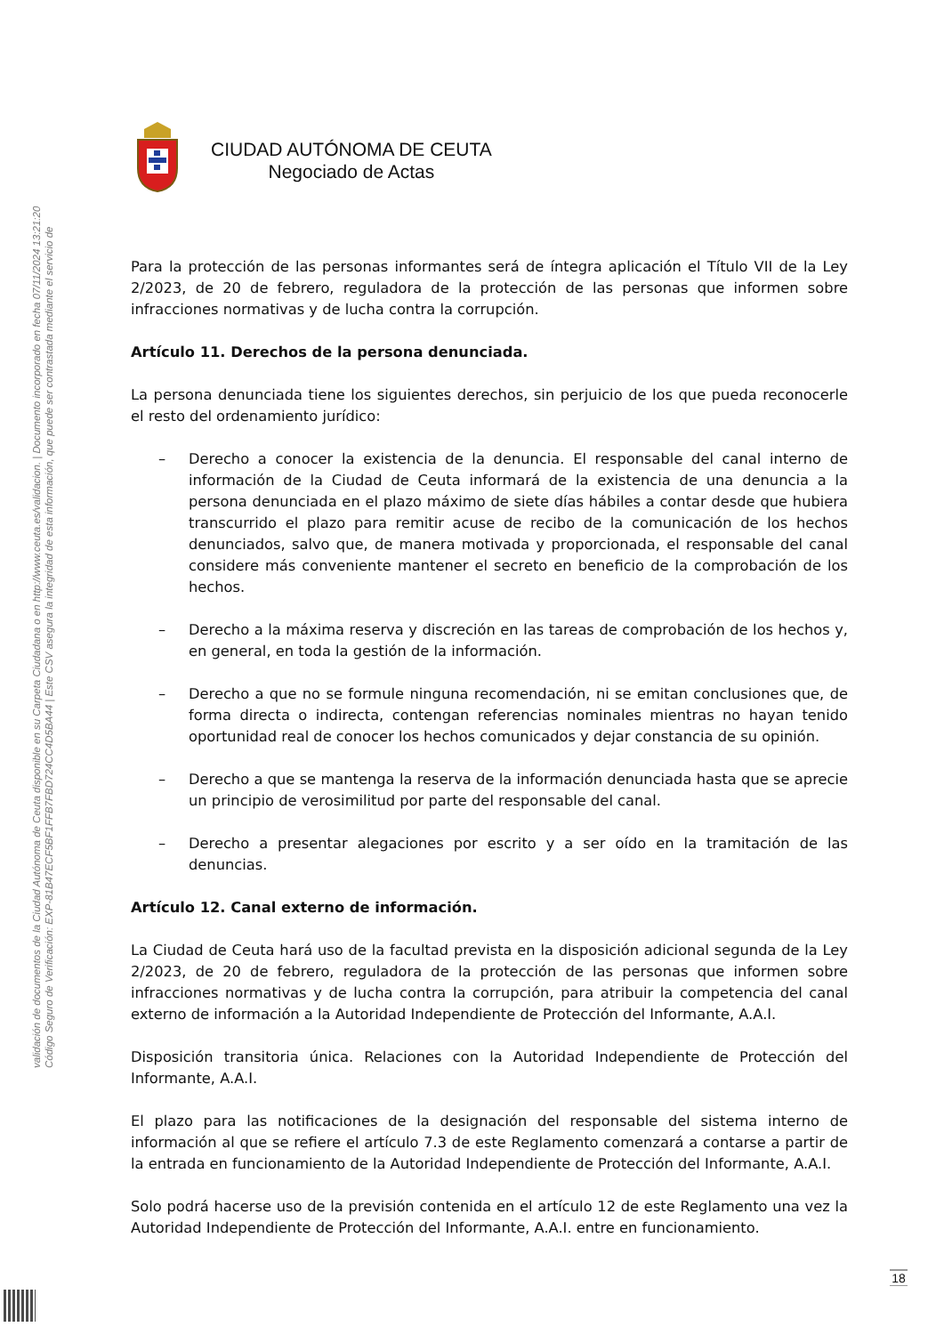Código Seguro de Verificación: EXP-81B47ECF5BF1FFB7FBD724CC4D5BA44 | Este CSV asegura la integridad de esta información, que puede ser contrastada mediante el servicio de
validación de documentos de la Ciudad Autónoma de Ceuta disponible en su Carpeta Ciudadana o en http://www.ceuta.es/validacion. | Documento incorporado en fecha 07/11/2024 13:21:20
CIUDAD AUTÓNOMA DE CEUTA
Negociado de Actas
Para la protección de las personas informantes será de íntegra aplicación el Título VII de la Ley 2/2023, de 20 de febrero, reguladora de la protección de las personas que informen sobre infracciones normativas y de lucha contra la corrupción.
Artículo 11. Derechos de la persona denunciada.
La persona denunciada tiene los siguientes derechos, sin perjuicio de los que pueda reconocerle el resto del ordenamiento jurídico:
– Derecho a conocer la existencia de la denuncia. El responsable del canal interno de información de la Ciudad de Ceuta informará de la existencia de una denuncia a la persona denunciada en el plazo máximo de siete días hábiles a contar desde que hubiera transcurrido el plazo para remitir acuse de recibo de la comunicación de los hechos denunciados, salvo que, de manera motivada y proporcionada, el responsable del canal considere más conveniente mantener el secreto en beneficio de la comprobación de los hechos.
– Derecho a la máxima reserva y discreción en las tareas de comprobación de los hechos y, en general, en toda la gestión de la información.
– Derecho a que no se formule ninguna recomendación, ni se emitan conclusiones que, de forma directa o indirecta, contengan referencias nominales mientras no hayan tenido oportunidad real de conocer los hechos comunicados y dejar constancia de su opinión.
– Derecho a que se mantenga la reserva de la información denunciada hasta que se aprecie un principio de verosimilitud por parte del responsable del canal.
– Derecho a presentar alegaciones por escrito y a ser oído en la tramitación de las denuncias.
Artículo 12. Canal externo de información.
La Ciudad de Ceuta hará uso de la facultad prevista en la disposición adicional segunda de la Ley 2/2023, de 20 de febrero, reguladora de la protección de las personas que informen sobre infracciones normativas y de lucha contra la corrupción, para atribuir la competencia del canal externo de información a la Autoridad Independiente de Protección del Informante, A.A.I.
Disposición transitoria única. Relaciones con la Autoridad Independiente de Protección del Informante, A.A.I.
El plazo para las notificaciones de la designación del responsable del sistema interno de información al que se refiere el artículo 7.3 de este Reglamento comenzará a contarse a partir de la entrada en funcionamiento de la Autoridad Independiente de Protección del Informante, A.A.I.
Solo podrá hacerse uso de la previsión contenida en el artículo 12 de este Reglamento una vez la Autoridad Independiente de Protección del Informante, A.A.I. entre en funcionamiento.
18